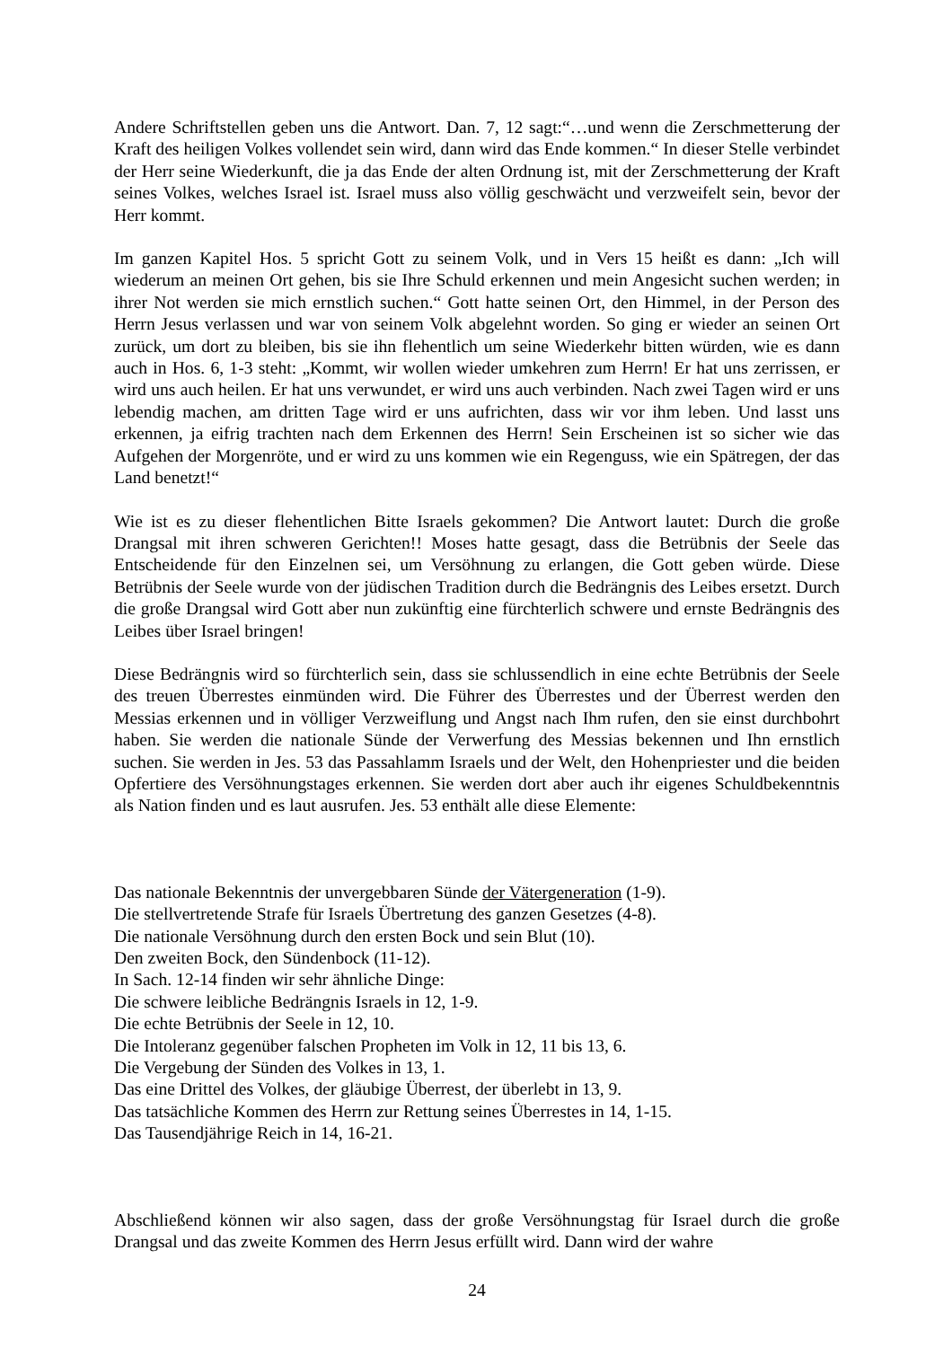Andere Schriftstellen geben uns die Antwort. Dan. 7, 12 sagt:“…und wenn die Zerschmetterung der Kraft des heiligen Volkes vollendet sein wird, dann wird das Ende kommen.“ In dieser Stelle verbindet der Herr seine Wiederkunft, die ja das Ende der alten Ordnung ist, mit der Zerschmetterung der Kraft seines Volkes, welches Israel ist. Israel muss also völlig geschwächt und verzweifelt sein, bevor der Herr kommt.
Im ganzen Kapitel Hos. 5 spricht Gott zu seinem Volk, und in Vers 15 heißt es dann: „Ich will wiederum an meinen Ort gehen, bis sie Ihre Schuld erkennen und mein Angesicht suchen werden; in ihrer Not werden sie mich ernstlich suchen.“ Gott hatte seinen Ort, den Himmel, in der Person des Herrn Jesus verlassen und war von seinem Volk abgelehnt worden. So ging er wieder an seinen Ort zurück, um dort zu bleiben, bis sie ihn flehentlich um seine Wiederkehr bitten würden, wie es dann auch in Hos. 6, 1-3 steht: „Kommt, wir wollen wieder umkehren zum Herrn! Er hat uns zerrissen, er wird uns auch heilen. Er hat uns verwundet, er wird uns auch verbinden. Nach zwei Tagen wird er uns lebendig machen, am dritten Tage wird er uns aufrichten, dass wir vor ihm leben. Und lasst uns erkennen, ja eifrig trachten nach dem Erkennen des Herrn! Sein Erscheinen ist so sicher wie das Aufgehen der Morgenröte, und er wird zu uns kommen wie ein Regenguss, wie ein Spätregen, der das Land benetzt!“
Wie ist es zu dieser flehentlichen Bitte Israels gekommen? Die Antwort lautet: Durch die große Drangsal mit ihren schweren Gerichten!! Moses hatte gesagt, dass die Betrübnis der Seele das Entscheidende für den Einzelnen sei, um Versöhnung zu erlangen, die Gott geben würde. Diese Betrübnis der Seele wurde von der jüdischen Tradition durch die Bedrängnis des Leibes ersetzt. Durch die große Drangsal wird Gott aber nun zukünftig eine fürchterlich schwere und ernste Bedrängnis des Leibes über Israel bringen!
Diese Bedrängnis wird so fürchterlich sein, dass sie schlussendlich in eine echte Betrübnis der Seele des treuen Überrestes einmünden wird. Die Führer des Überrestes und der Überrest werden den Messias erkennen und in völliger Verzweiflung und Angst nach Ihm rufen, den sie einst durchbohrt haben. Sie werden die nationale Sünde der Verwerfung des Messias bekennen und Ihn ernstlich suchen. Sie werden in Jes. 53 das Passahlamm Israels und der Welt, den Hohenpriester und die beiden Opfertiere des Versöhnungstages erkennen. Sie werden dort aber auch ihr eigenes Schuldbekenntnis als Nation finden und es laut ausrufen. Jes. 53 enthält alle diese Elemente:
Das nationale Bekenntnis der unvergebbaren Sünde der Vätergeneration (1-9).
Die stellvertretende Strafe für Israels Übertretung des ganzen Gesetzes (4-8).
Die nationale Versöhnung durch den ersten Bock und sein Blut (10).
Den zweiten Bock, den Sündenbock (11-12).
In Sach. 12-14 finden wir sehr ähnliche Dinge:
Die schwere leibliche Bedrängnis Israels in 12, 1-9.
Die echte Betrübnis der Seele in 12, 10.
Die Intoleranz gegenüber falschen Propheten im Volk in 12, 11 bis 13, 6.
Die Vergebung der Sünden des Volkes in 13, 1.
Das eine Drittel des Volkes, der gläubige Überrest, der überlebt in 13, 9.
Das tatsächliche Kommen des Herrn zur Rettung seines Überrestes in 14, 1-15.
Das Tausendjährige Reich in 14, 16-21.
Abschließend können wir also sagen, dass der große Versöhnungstag für Israel durch die große Drangsal und das zweite Kommen des Herrn Jesus erfüllt wird. Dann wird der wahre
24